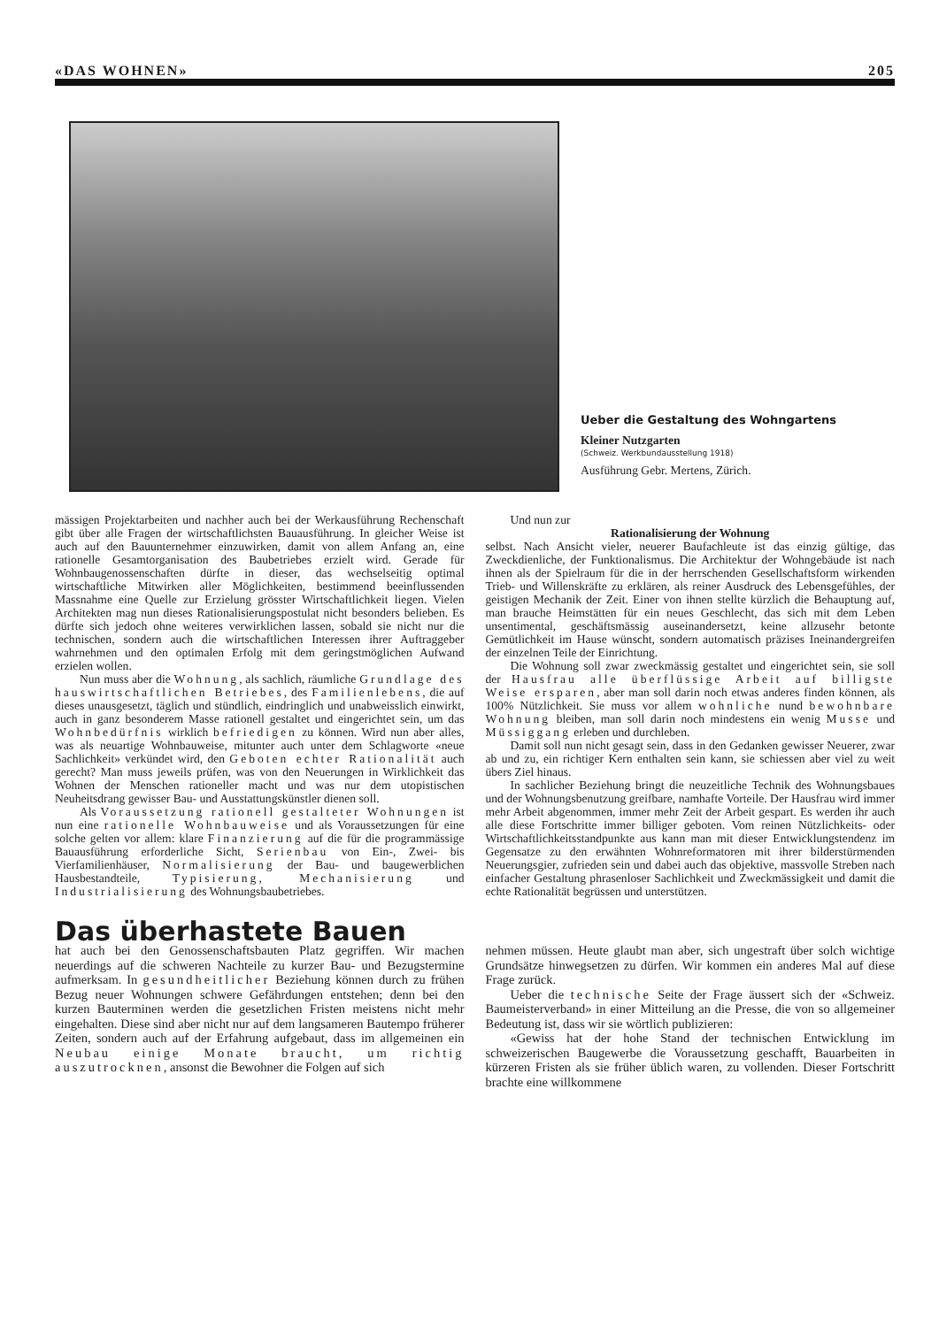«DAS WOHNEN» 205
Ueber die Gestaltung des Wohngartens
Kleiner Nutzgarten
(Schweiz. Werkbundausstellung 1918)
Ausführung Gebr. Mertens, Zürich.
mässigen Projektarbeiten und nachher auch bei der Werkausführung Rechenschaft gibt über alle Fragen der wirtschaftlichsten Bauausführung. In gleicher Weise ist auch auf den Bauunternehmer einzuwirken, damit von allem Anfang an, eine rationelle Gesamtorganisation des Baubetriebes erzielt wird. Gerade für Wohnbaugenossenschaften dürfte in dieser, das wechselseitig optimal wirtschaftliche Mitwirken aller Möglichkeiten, bestimmend beeinflussenden Massnahme eine Quelle zur Erzielung grösster Wirtschaftlichkeit liegen. Vielen Architekten mag nun dieses Rationalisierungspostulat nicht besonders belieben. Es dürfte sich jedoch ohne weiteres verwirklichen lassen, sobald sie nicht nur die technischen, sondern auch die wirtschaftlichen Interessen ihrer Auftraggeber wahrnehmen und den optimalen Erfolg mit dem geringstmöglichen Aufwand erzielen wollen.
Nun muss aber die Wohnung, als sachlich, räumliche Grundlage des hauswirtschaftlichen Betriebes, des Familienlebens, die auf dieses unausgesetzt, täglich und stündlich, eindringlich und unabweisslich einwirkt, auch in ganz besonderem Masse rationell gestaltet und eingerichtet sein, um das Wohnbedürfnis wirklich befriedigen zu können. Wird nun aber alles, was als neuartige Wohnbauweise, mitunter auch unter dem Schlagworte «neue Sachlichkeit» verkündet wird, den Geboten echter Rationalität auch gerecht? Man muss jeweils prüfen, was von den Neuerungen in Wirklichkeit das Wohnen der Menschen rationeller macht und was nur dem utopistischen Neuheitsdrang gewisser Bau- und Ausstattungskünstler dienen soll.
Als Voraussetzung rationell gestalteter Wohnungen ist nun eine rationelle Wohnbauweise und als Voraussetzungen für eine solche gelten vor allem: klare Finanzierung auf die für die programmässige Bauausführung erforderliche Sicht, Serienbau von Ein-, Zwei- bis Vierfamilienhäuser, Normalisierung der Bau- und baugewerblichen Hausbestandteile, Typisierung, Mechanisierung und Industrialisierung des Wohnungsbaubetriebes.
Und nun zur
Rationalisierung der Wohnung
selbst. Nach Ansicht vieler, neuerer Baufachleute ist das einzig gültige, das Zweckdienliche, der Funktionalismus. Die Architektur der Wohngebäude ist nach ihnen als der Spielraum für die in der herrschenden Gesellschaftsform wirkenden Trieb- und Willenskräfte zu erklären, als reiner Ausdruck des Lebensgefühles, der geistigen Mechanik der Zeit. Einer von ihnen stellte kürzlich die Behauptung auf, man brauche Heimstätten für ein neues Geschlecht, das sich mit dem Leben unsentimental, geschäftsmässig auseinandersetzt, keine allzusehr betonte Gemütlichkeit im Hause wünscht, sondern automatisch präzises Ineinandergreifen der einzelnen Teile der Einrichtung.
Die Wohnung soll zwar zweckmässig gestaltet und eingerichtet sein, sie soll der Hausfrau alle überflüssige Arbeit auf billigste Weise ersparen, aber man soll darin noch etwas anderes finden können, als 100% Nützlichkeit. Sie muss vor allem wohnliche nund bewohnbare Wohnung bleiben, man soll darin noch mindestens ein wenig Musse und Müssiggang erleben und durchleben.
Damit soll nun nicht gesagt sein, dass in den Gedanken gewisser Neuerer, zwar ab und zu, ein richtiger Kern enthalten sein kann, sie schiessen aber viel zu weit übers Ziel hinaus.
In sachlicher Beziehung bringt die neuzeitliche Technik des Wohnungsbaues und der Wohnungsbenutzung greifbare, namhafte Vorteile. Der Hausfrau wird immer mehr Arbeit abgenommen, immer mehr Zeit der Arbeit gespart. Es werden ihr auch alle diese Fortschritte immer billiger geboten. Vom reinen Nützlichkeits- oder Wirtschaftlichkeitsstandpunkte aus kann man mit dieser Entwicklungstendenz im Gegensatze zu den erwähnten Wohnreformatoren mit ihrer bilderstürmenden Neuerungsgier, zufrieden sein und dabei auch das objektive, massvolle Streben nach einfacher Gestaltung phrasenloser Sachlichkeit und Zweckmässigkeit und damit die echte Rationalität begrüssen und unterstützen.
Das überhastete Bauen
hat auch bei den Genossenschaftsbauten Platz gegriffen. Wir machen neuerdings auf die schweren Nachteile zu kurzer Bau- und Bezugstermine aufmerksam. In gesundheitlicher Beziehung können durch zu frühen Bezug neuer Wohnungen schwere Gefährdungen entstehen; denn bei den kurzen Bauterminen werden die gesetzlichen Fristen meistens nicht mehr eingehalten. Diese sind aber nicht nur auf dem langsameren Bautempo früherer Zeiten, sondern auch auf der Erfahrung aufgebaut, dass im allgemeinen ein Neubau einige Monate braucht, um richtig auszutrocknen, ansonst die Bewohner die Folgen auf sich
nehmen müssen. Heute glaubt man aber, sich ungestraft über solch wichtige Grundsätze hinwegsetzen zu dürfen. Wir kommen ein anderes Mal auf diese Frage zurück.
Ueber die technische Seite der Frage äussert sich der «Schweiz. Baumeisterverband» in einer Mitteilung an die Presse, die von so allgemeiner Bedeutung ist, dass wir sie wörtlich publizieren:
«Gewiss hat der hohe Stand der technischen Entwicklung im schweizerischen Baugewerbe die Voraussetzung geschafft, Bauarbeiten in kürzeren Fristen als sie früher üblich waren, zu vollenden. Dieser Fortschritt brachte eine willkommene